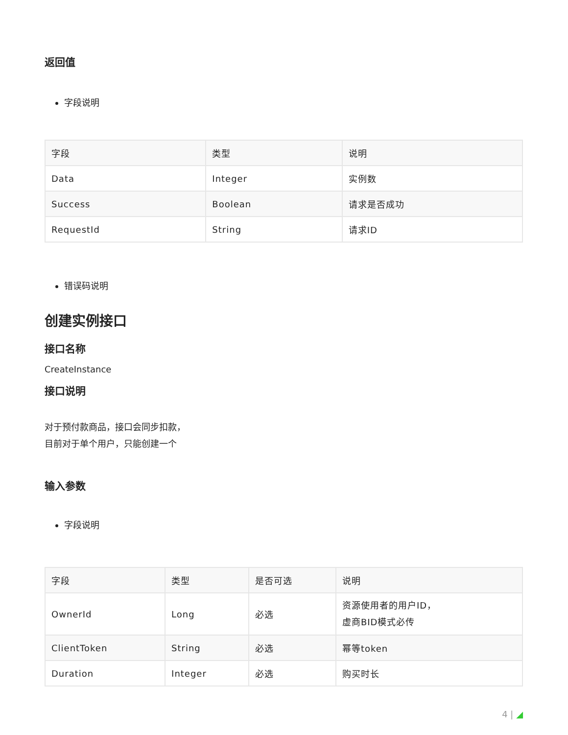返回值
字段说明
| 字段 | 类型 | 说明 |
| --- | --- | --- |
| Data | Integer | 实例数 |
| Success | Boolean | 请求是否成功 |
| RequestId | String | 请求ID |
错误码说明
创建实例接口
接口名称
CreateInstance
接口说明
对于预付款商品，接口会同步扣款，
目前对于单个用户，只能创建一个
输入参数
字段说明
| 字段 | 类型 | 是否可选 | 说明 |
| --- | --- | --- | --- |
| OwnerId | Long | 必选 | 资源使用者的用户ID， 虚商BID模式必传 |
| ClientToken | String | 必选 | 幂等token |
| Duration | Integer | 必选 | 购买时长 |
4 | ◢